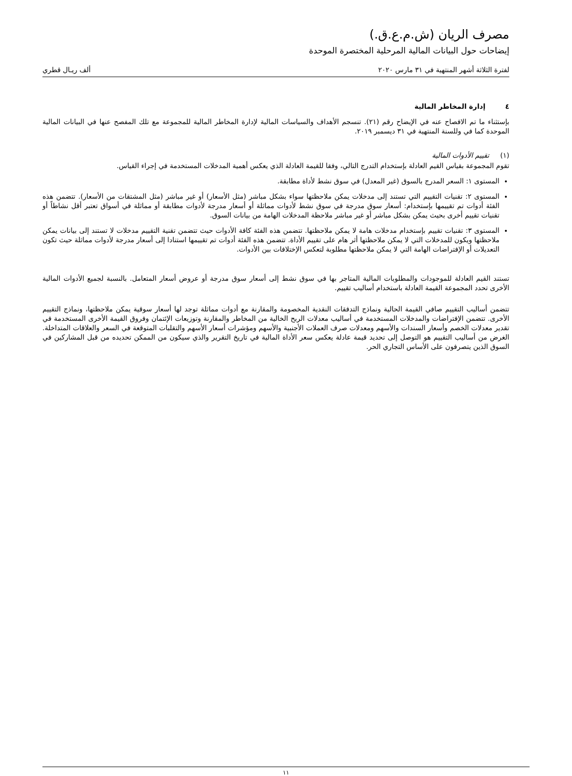مصرف الريان (ش.م.ع.ق.)
إيضاحات حول البيانات المالية المرحلية المختصرة الموحدة
لفترة الثلاثة أشهر المنتهية في ٣١ مارس ٢٠٢٠ ألف ريـال قطري
٤ إدارة المخاطر المالية
بإستثناء ما تم الافصاح عنه في الإيضاح رقم (٢١). تنسجم الأهداف والسياسات المالية لإدارة المخاطر المالية للمجموعة مع تلك المفصح عنها في البيانات المالية الموحدة كما في وللسنة المنتهية في ٣١ ديسمبر ٢٠١٩.
(١) تقييم الأدوات المالية
تقوم المجموعة بقياس القيم العادلة بإستخدام التدرج التالي، وفقا للقيمة العادلة الذي يعكس أهمية المدخلات المستخدمة في إجراء القياس.
المستوى ١: السعر المدرج بالسوق (غير المعدل) في سوق نشط لأداة مطابقة.
المستوى ٢: تقنيات التقييم التي تستند إلى مدخلات يمكن ملاحظتها سواء بشكل مباشر (مثل الأسعار) أو غير مباشر (مثل المشتقات من الأسعار). تتضمن هذه الفئة أدوات تم تقييمها بإستخدام: أسعار سوق مدرجة في سوق نشط لأدوات مماثلة أو أسعار مدرجة لأدوات مطابقة أو مماثلة في أسواق تعتبر أقل نشاطاً أو تقنيات تقييم أخرى بحيث يمكن بشكل مباشر أو غير مباشر ملاحظة المدخلات الهامة من بيانات السوق.
المستوى ٣: تقنيات تقييم بإستخدام مدخلات هامة لا يمكن ملاحظتها. تتضمن هذه الفئة كافة الأدوات حيث تتضمن تقنية التقييم مدخلات لا تستند إلى بيانات يمكن ملاحظتها ويكون للمدخلات التي لا يمكن ملاحظتها أثر هام على تقييم الأداة. تتضمن هذه الفئة أدوات تم تقييمها استنادا إلى أسعار مدرجة لأدوات مماثلة حيث تكون التعديلات أو الإفتراضات الهامة التي لا يمكن ملاحظتها مطلوبة لتعكس الإختلافات بين الأدوات.
تستند القيم العادلة للموجودات والمطلوبات المالية المتاجر بها في سوق نشط إلى أسعار سوق مدرجة أو عروض أسعار المتعامل. بالنسبة لجميع الأدوات المالية الأخرى تحدد المجموعة القيمة العادلة باستخدام أساليب تقييم.
تتضمن أساليب التقييم صافي القيمة الحالية ونماذج التدفقات النقدية المخصومة والمقارنة مع أدوات مماثلة توجد لها أسعار سوقية يمكن ملاحظتها، ونماذج التقييم الأخرى. تتضمن الإفتراضات والمدخلات المستخدمة في أساليب معدلات الربح الخالية من المخاطر والمقارنة وتوزيعات الإئتمان وفروق القيمة الأخرى المستخدمة في تقدير معدلات الخصم وأسعار السندات والأسهم ومعدلات صرف العملات الأجنبية والأسهم ومؤشرات أسعار الأسهم والتقلبات المتوقعة في السعر والعلاقات المتداخلة. الغرض من أساليب التقييم هو التوصل إلى تحديد قيمة عادلة يعكس سعر الأداة المالية في تاريخ التقرير والذي سيكون من الممكن تحديده من قبل المشاركين في السوق الذين يتصرفون على الأساس التجاري الحر.
١١